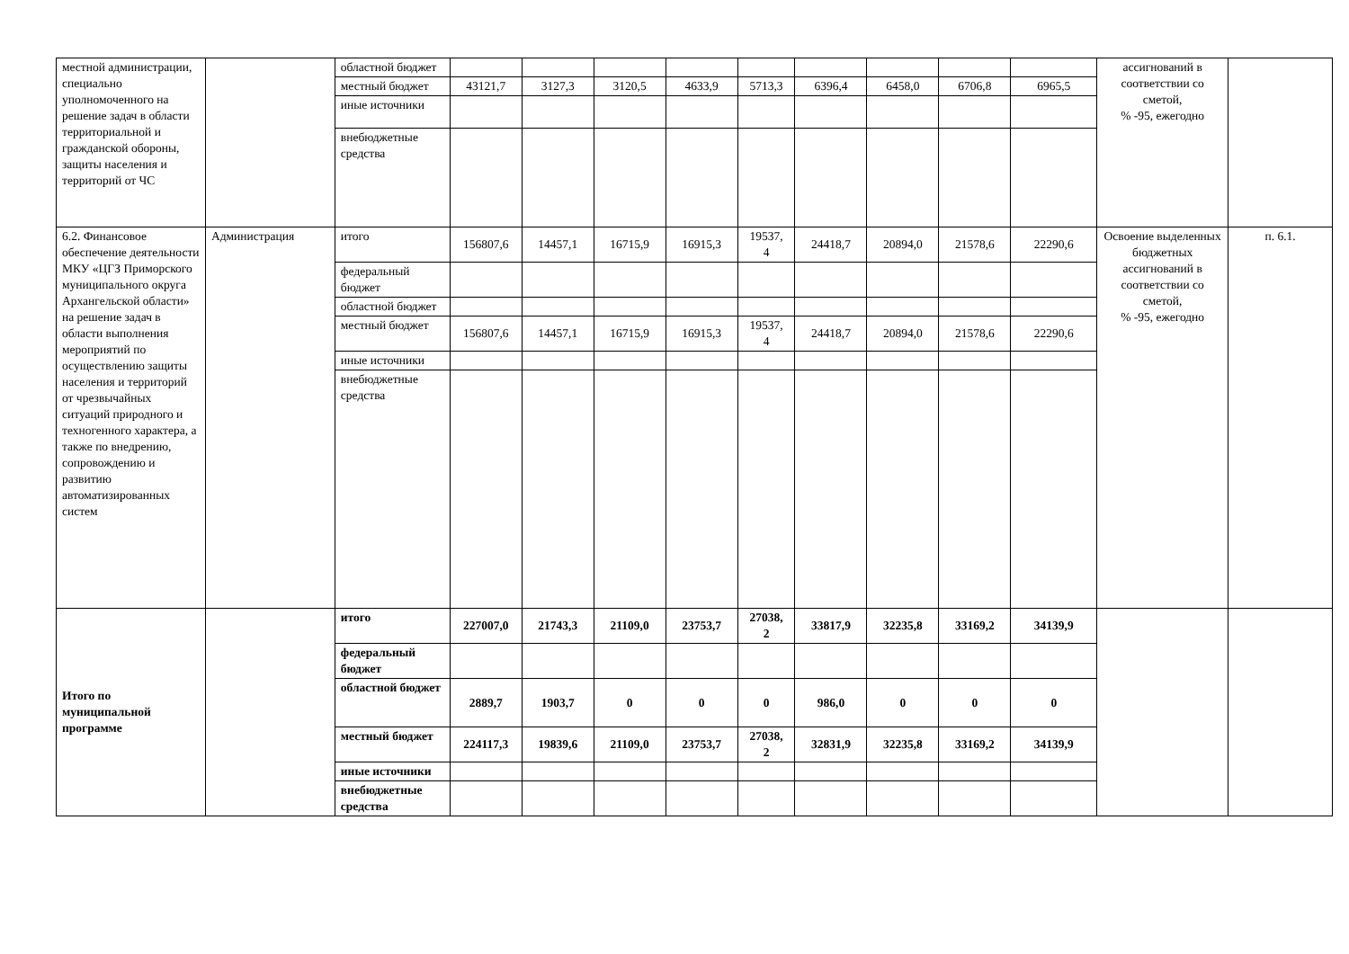| местной администрации, специально уполномоченного на решение задач в области территориальной и гражданской обороны, защиты населения и территорий от ЧС | | областной бюджет | | | | | | | | | | ассигнований в соответствии со сметой, % -95, ежегодно | |
| | | местный бюджет | 43121,7 | 3127,3 | 3120,5 | 4633,9 | 5713,3 | 6396,4 | 6458,0 | 6706,8 | 6965,5 | | |
| | | иные источники | | | | | | | | | | | |
| | | внебюджетные средства | | | | | | | | | | | |
| 6.2. Финансовое обеспечение деятельности МКУ «ЦГЗ Приморского муниципального округа Архангельской области» на решение задач в области выполнения мероприятий по осуществлению защиты населения и территорий от чрезвычайных ситуаций природного и техногенного характера, а также по внедрению, сопровождению и развитию автоматизированных систем | Администрация | итого | 156807,6 | 14457,1 | 16715,9 | 16915,3 | 19537, 4 | 24418,7 | 20894,0 | 21578,6 | 22290,6 | Освоение выделенных бюджетных ассигнований в соответствии со сметой, % -95, ежегодно | п. 6.1. |
| | | федеральный бюджет | | | | | | | | | | | |
| | | областной бюджет | | | | | | | | | | | |
| | | местный бюджет | 156807,6 | 14457,1 | 16715,9 | 16915,3 | 19537, 4 | 24418,7 | 20894,0 | 21578,6 | 22290,6 | | |
| | | иные источники | | | | | | | | | | | |
| | | внебюджетные средства | | | | | | | | | | | |
| Итого по муниципальной программе | | итого | 227007,0 | 21743,3 | 21109,0 | 23753,7 | 27038, 2 | 33817,9 | 32235,8 | 33169,2 | 34139,9 | | |
| | | федеральный бюджет | | | | | | | | | | | |
| | | областной бюджет | 2889,7 | 1903,7 | 0 | 0 | 0 | 986,0 | 0 | 0 | 0 | | |
| | | местный бюджет | 224117,3 | 19839,6 | 21109,0 | 23753,7 | 27038, 2 | 32831,9 | 32235,8 | 33169,2 | 34139,9 | | |
| | | иные источники | | | | | | | | | | | |
| | | внебюджетные средства | | | | | | | | | | | |